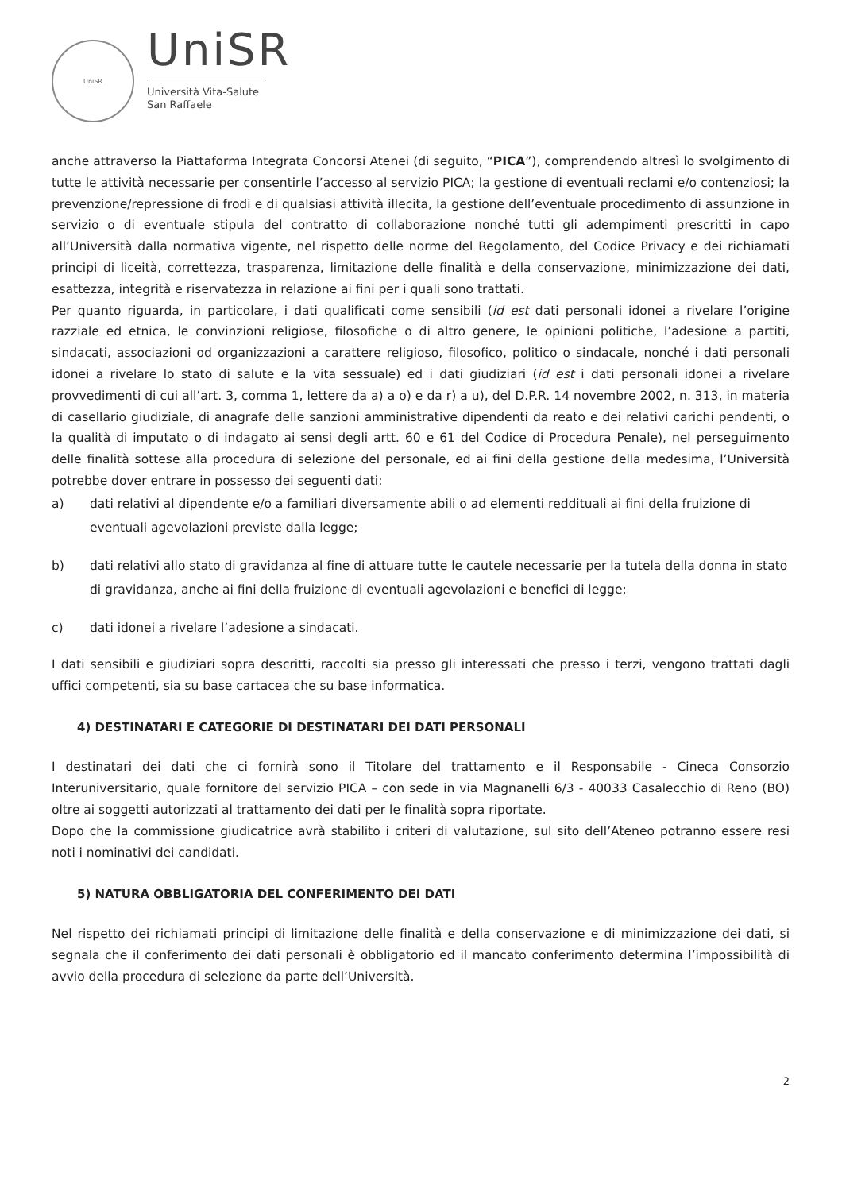UniSR
UniSR
Università Vita-Salute
San Raffaele
anche attraverso la Piattaforma Integrata Concorsi Atenei (di seguito, “PICA”), comprendendo altresì lo svolgimento di tutte le attività necessarie per consentirle l’accesso al servizio PICA; la gestione di eventuali reclami e/o contenziosi; la prevenzione/repressione di frodi e di qualsiasi attività illecita, la gestione dell’eventuale procedimento di assunzione in servizio o di eventuale stipula del contratto di collaborazione nonché tutti gli adempimenti prescritti in capo all’Università dalla normativa vigente, nel rispetto delle norme del Regolamento, del Codice Privacy e dei richiamati principi di liceità, correttezza, trasparenza, limitazione delle finalità e della conservazione, minimizzazione dei dati, esattezza, integrità e riservatezza in relazione ai fini per i quali sono trattati.
Per quanto riguarda, in particolare, i dati qualificati come sensibili (id est dati personali idonei a rivelare l’origine razziale ed etnica, le convinzioni religiose, filosofiche o di altro genere, le opinioni politiche, l’adesione a partiti, sindacati, associazioni od organizzazioni a carattere religioso, filosofico, politico o sindacale, nonché i dati personali idonei a rivelare lo stato di salute e la vita sessuale) ed i dati giudiziari (id est i dati personali idonei a rivelare provvedimenti di cui all’art. 3, comma 1, lettere da a) a o) e da r) a u), del D.P.R. 14 novembre 2002, n. 313, in materia di casellario giudiziale, di anagrafe delle sanzioni amministrative dipendenti da reato e dei relativi carichi pendenti, o la qualità di imputato o di indagato ai sensi degli artt. 60 e 61 del Codice di Procedura Penale), nel perseguimento delle finalità sottese alla procedura di selezione del personale, ed ai fini della gestione della medesima, l’Università potrebbe dover entrare in possesso dei seguenti dati:
a) dati relativi al dipendente e/o a familiari diversamente abili o ad elementi reddituali ai fini della fruizione di eventuali agevolazioni previste dalla legge;
b) dati relativi allo stato di gravidanza al fine di attuare tutte le cautele necessarie per la tutela della donna in stato di gravidanza, anche ai fini della fruizione di eventuali agevolazioni e benefici di legge;
c) dati idonei a rivelare l’adesione a sindacati.
I dati sensibili e giudiziari sopra descritti, raccolti sia presso gli interessati che presso i terzi, vengono trattati dagli uffici competenti, sia su base cartacea che su base informatica.
4) DESTINATARI E CATEGORIE DI DESTINATARI DEI DATI PERSONALI
I destinatari dei dati che ci fornirà sono il Titolare del trattamento e il Responsabile - Cineca Consorzio Interuniversitario, quale fornitore del servizio PICA – con sede in via Magnanelli 6/3 - 40033 Casalecchio di Reno (BO) oltre ai soggetti autorizzati al trattamento dei dati per le finalità sopra riportate.
Dopo che la commissione giudicatrice avrà stabilito i criteri di valutazione, sul sito dell’Ateneo potranno essere resi noti i nominativi dei candidati.
5) NATURA OBBLIGATORIA DEL CONFERIMENTO DEI DATI
Nel rispetto dei richiamati principi di limitazione delle finalità e della conservazione e di minimizzazione dei dati, si segnala che il conferimento dei dati personali è obbligatorio ed il mancato conferimento determina l’impossibilità di avvio della procedura di selezione da parte dell’Università.
2